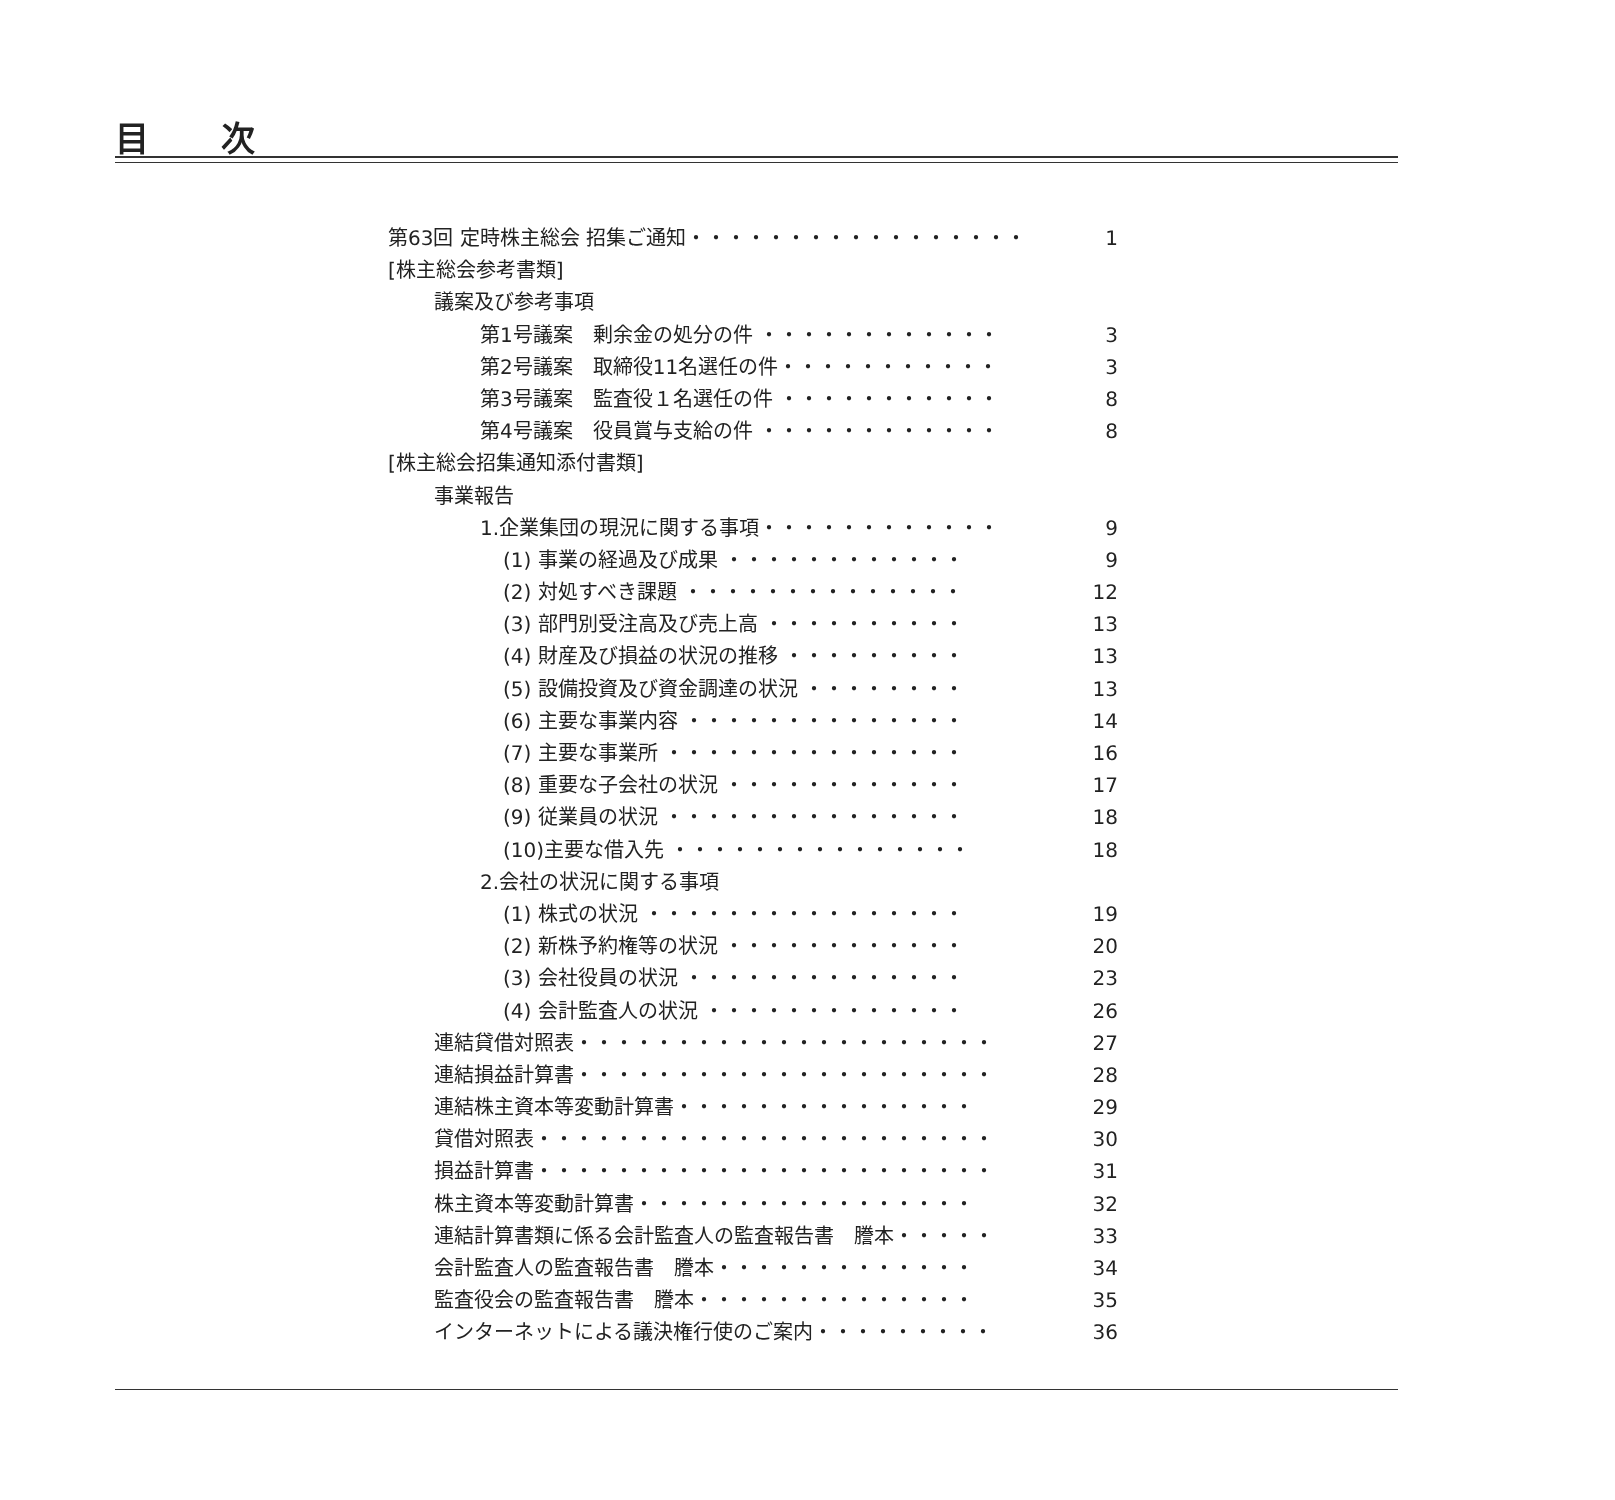目 次
第63回 定時株主総会 招集ご通知・・・・・・・・・・・・・・・・・ 1
[株主総会参考書類]
議案及び参考事項
第1号議案　剰余金の処分の件 ・・・・・・・・・・・・ 3
第2号議案　取締役11名選任の件・・・・・・・・・・・ 3
第3号議案　監査役１名選任の件 ・・・・・・・・・・・ 8
第4号議案　役員賞与支給の件 ・・・・・・・・・・・・ 8
[株主総会招集通知添付書類]
事業報告
1.企業集団の現況に関する事項・・・・・・・・・・・・ 9
(1) 事業の経過及び成果 ・・・・・・・・・・・・ 9
(2) 対処すべき課題 ・・・・・・・・・・・・・・ 12
(3) 部門別受注高及び売上高 ・・・・・・・・・・ 13
(4) 財産及び損益の状況の推移 ・・・・・・・・・ 13
(5) 設備投資及び資金調達の状況 ・・・・・・・・ 13
(6) 主要な事業内容 ・・・・・・・・・・・・・・ 14
(7) 主要な事業所 ・・・・・・・・・・・・・・・ 16
(8) 重要な子会社の状況 ・・・・・・・・・・・・ 17
(9) 従業員の状況 ・・・・・・・・・・・・・・・ 18
(10)主要な借入先 ・・・・・・・・・・・・・・・ 18
2.会社の状況に関する事項
(1) 株式の状況 ・・・・・・・・・・・・・・・・ 19
(2) 新株予約権等の状況 ・・・・・・・・・・・・ 20
(3) 会社役員の状況 ・・・・・・・・・・・・・・ 23
(4) 会計監査人の状況 ・・・・・・・・・・・・・ 26
連結貸借対照表・・・・・・・・・・・・・・・・・・・・・ 27
連結損益計算書・・・・・・・・・・・・・・・・・・・・・ 28
連結株主資本等変動計算書・・・・・・・・・・・・・・・ 29
貸借対照表・・・・・・・・・・・・・・・・・・・・・・・ 30
損益計算書・・・・・・・・・・・・・・・・・・・・・・・ 31
株主資本等変動計算書・・・・・・・・・・・・・・・・・ 32
連結計算書類に係る会計監査人の監査報告書　謄本・・・・・ 33
会計監査人の監査報告書　謄本・・・・・・・・・・・・・ 34
監査役会の監査報告書　謄本・・・・・・・・・・・・・・ 35
インターネットによる議決権行使のご案内・・・・・・・・・ 36